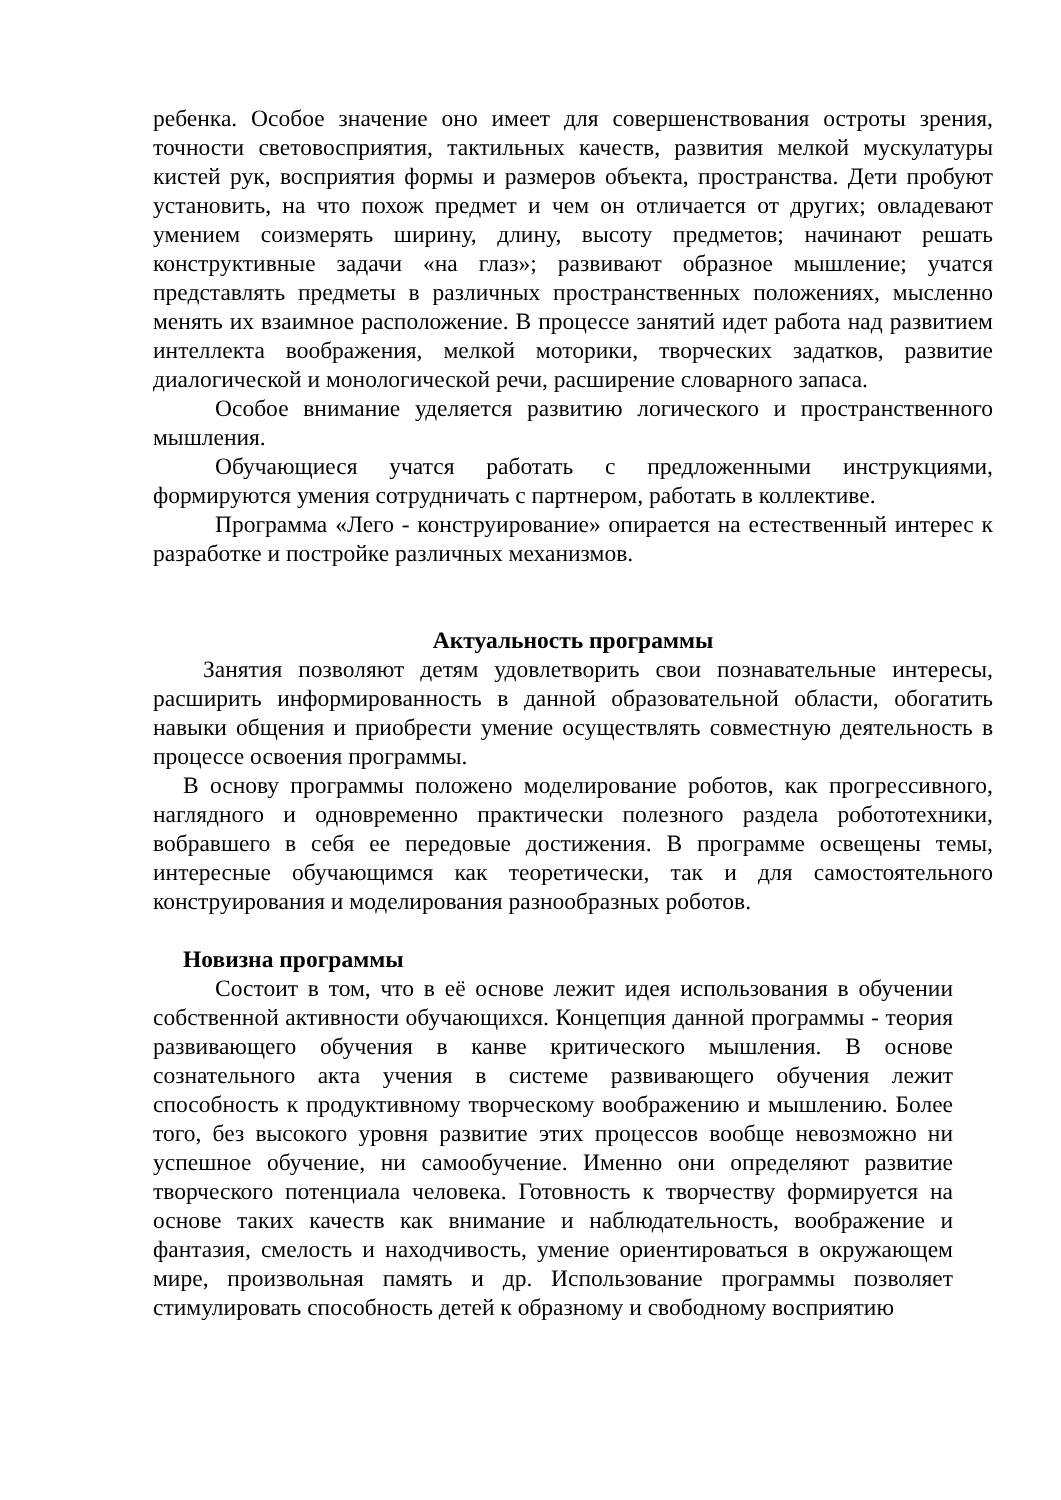ребенка. Особое значение оно имеет для совершенствования остроты зрения, точности световосприятия, тактильных качеств, развития мелкой мускулатуры кистей рук, восприятия формы и размеров объекта, пространства. Дети пробуют установить, на что похож предмет и чем он отличается от других; овладевают умением соизмерять ширину, длину, высоту предметов; начинают решать конструктивные задачи «на глаз»; развивают образное мышление; учатся представлять предметы в различных пространственных положениях, мысленно менять их взаимное расположение. В процессе занятий идет работа над развитием интеллекта воображения, мелкой моторики, творческих задатков, развитие диалогической и монологической речи, расширение словарного запаса.
Особое внимание уделяется развитию логического и пространственного мышления.
Обучающиеся учатся работать с предложенными инструкциями, формируются умения сотрудничать с партнером, работать в коллективе.
Программа «Лего - конструирование» опирается на естественный интерес к разработке и постройке различных механизмов.
Актуальность программы
Занятия позволяют детям удовлетворить свои познавательные интересы, расширить информированность в данной образовательной области, обогатить навыки общения и приобрести умение осуществлять совместную деятельность в процессе освоения программы.
В основу программы положено моделирование роботов, как прогрессивного, наглядного и одновременно практически полезного раздела робототехники, вобравшего в себя ее передовые достижения. В программе освещены темы, интересные обучающимся как теоретически, так и для самостоятельного конструирования и моделирования разнообразных роботов.
Новизна программы
Состоит в том, что в её основе лежит идея использования в обучении собственной активности обучающихся. Концепция данной программы - теория развивающего обучения в канве критического мышления. В основе сознательного акта учения в системе развивающего обучения лежит способность к продуктивному творческому воображению и мышлению. Более того, без высокого уровня развитие этих процессов вообще невозможно ни успешное обучение, ни самообучение. Именно они определяют развитие творческого потенциала человека. Готовность к творчеству формируется на основе таких качеств как внимание и наблюдательность, воображение и фантазия, смелость и находчивость, умение ориентироваться в окружающем мире, произвольная память и др. Использование программы позволяет стимулировать способность детей к образному и свободному восприятию